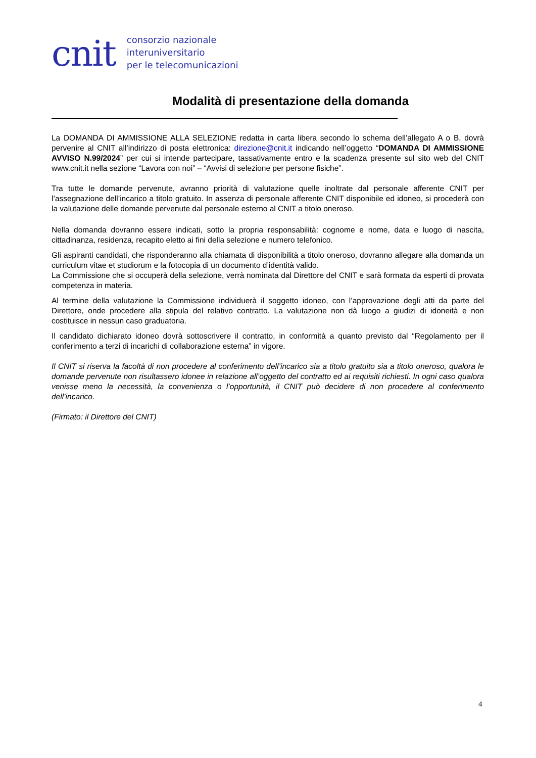cnit
consorzio nazionale
interuniversitario
per le telecomunicazioni
Modalità di presentazione della domanda
La DOMANDA DI AMMISSIONE ALLA SELEZIONE redatta in carta libera secondo lo schema dell’allegato A o B, dovrà pervenire al CNIT all’indirizzo di posta elettronica: direzione@cnit.it indicando nell’oggetto “DOMANDA DI AMMISSIONE AVVISO N.99/2024” per cui si intende partecipare, tassativamente entro e la scadenza presente sul sito web del CNIT www.cnit.it nella sezione “Lavora con noi” – “Avvisi di selezione per persone fisiche”.
Tra tutte le domande pervenute, avranno priorità di valutazione quelle inoltrate dal personale afferente CNIT per l’assegnazione dell’incarico a titolo gratuito. In assenza di personale afferente CNIT disponibile ed idoneo, si procederà con la valutazione delle domande pervenute dal personale esterno al CNIT a titolo oneroso.
Nella domanda dovranno essere indicati, sotto la propria responsabilità: cognome e nome, data e luogo di nascita, cittadinanza, residenza, recapito eletto ai fini della selezione e numero telefonico.
Gli aspiranti candidati, che risponderanno alla chiamata di disponibilità a titolo oneroso, dovranno allegare alla domanda un curriculum vitae et studiorum e la fotocopia di un documento d’identità valido.
La Commissione che si occuperà della selezione, verrà nominata dal Direttore del CNIT e sarà formata da esperti di provata competenza in materia.
Al termine della valutazione la Commissione individuerà il soggetto idoneo, con l’approvazione degli atti da parte del Direttore, onde procedere alla stipula del relativo contratto. La valutazione non dà luogo a giudizi di idoneità e non costituisce in nessun caso graduatoria.
Il candidato dichiarato idoneo dovrà sottoscrivere il contratto, in conformità a quanto previsto dal “Regolamento per il conferimento a terzi di incarichi di collaborazione esterna” in vigore.
Il CNIT si riserva la facoltà di non procedere al conferimento dell’incarico sia a titolo gratuito sia a titolo oneroso, qualora le domande pervenute non risultassero idonee in relazione all’oggetto del contratto ed ai requisiti richiesti. In ogni caso qualora venisse meno la necessità, la convenienza o l’opportunità, il CNIT può decidere di non procedere al conferimento dell’incarico.
(Firmato: il Direttore del CNIT)
4